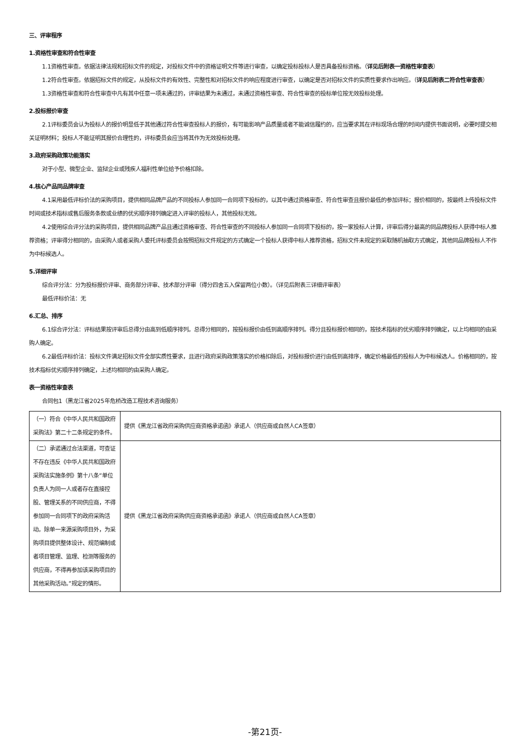三、评审程序
1.资格性审查和符合性审查
1.1资格性审查。依据法律法规和招标文件的规定，对投标文件中的资格证明文件等进行审查，以确定投标投标人是否具备投标资格。（详见后附表一资格性审查表）
1.2符合性审查。依据招标文件的规定，从投标文件的有效性、完整性和对招标文件的响应程度进行审查，以确定是否对招标文件的实质性要求作出响应。（详见后附表二符合性审查表）
1.3资格性审查和符合性审查中凡有其中任意一项未通过的，评审结果为未通过，未通过资格性审查、符合性审查的投标单位按无效投标处理。
2.投标报价审查
2.1评标委员会认为投标人的报价明显低于其他通过符合性审查投标人的报价，有可能影响产品质量或者不能诚信履约的，应当要求其在评标现场合理的时间内提供书面说明，必要时提交相关证明材料；投标人不能证明其报价合理性的，评标委员会应当将其作为无效投标处理。
3.政府采购政策功能落实
对于小型、微型企业、监狱企业或残疾人福利性单位给予价格扣除。
4.核心产品同品牌审查
4.1采用最低评标价法的采购项目，提供相同品牌产品的不同投标人参加同一合同项下投标的，以其中通过资格审查、符合性审查且报价最低的参加评标；报价相同的，按最终上传投标文件时间或技术指标或售后服务条款或业绩的优劣顺序排列确定进入评审的投标人，其他投标无效。
4.2使用综合评分法的采购项目，提供相同品牌产品且通过资格审查、符合性审查的不同投标人参加同一合同项下投标的，按一家投标人计算，评审后得分最高的同品牌投标人获得中标人推荐资格；评审得分相同的，由采购人或者采购人委托评标委员会按照招标文件规定的方式确定一个投标人获得中标人推荐资格，招标文件未规定的采取随机抽取方式确定，其他同品牌投标人不作为中标候选人。
5.详细评审
综合评分法：分为投标报价评审、商务部分评审、技术部分评审（得分四舍五入保留两位小数）。（详见后附表三详细评审表）
最低评标价法：无
6.汇总、排序
6.1综合评分法：评标结果按评审后总得分由高到低顺序排列。总得分相同的，按投标报价由低到高顺序排列。得分且投标报价相同的，按技术指标的优劣顺序排列确定，以上均相同的由采购人确定。
6.2最低评标价法：投标文件满足招标文件全部实质性要求，且进行政府采购政策落实的价格扣除后，对投标报价进行由低到高排序，确定价格最低的投标人为中标候选人。价格相同的，按技术指标优劣顺序排列确定，上述均相同的由采购人确定。
表一资格性审查表
合同包1（黑龙江省2025年危桥改造工程技术咨询服务）
| （一）符合《中华人民共和国政府采购法》第二十二条规定的条件。 | 提供《黑龙江省政府采购供应商资格承诺函》承诺人（供应商或自然人CA签章） |
| （二）承诺通过合法渠道，可查证不存在违反《中华人民共和国政府采购法实施条例》第十八条“单位负责人为同一人或者存在直接控股、管理关系的不同供应商，不得参加同一合同项下的政府采购活动。除单一来源采购项目外，为采购项目提供整体设计、规范编制或者项目管理、监理、检测等服务的供应商，不得再参加该采购项目的其他采购活动。”规定的情形。 | 提供《黑龙江省政府采购供应商资格承诺函》承诺人（供应商或自然人CA签章） |
-第21页-